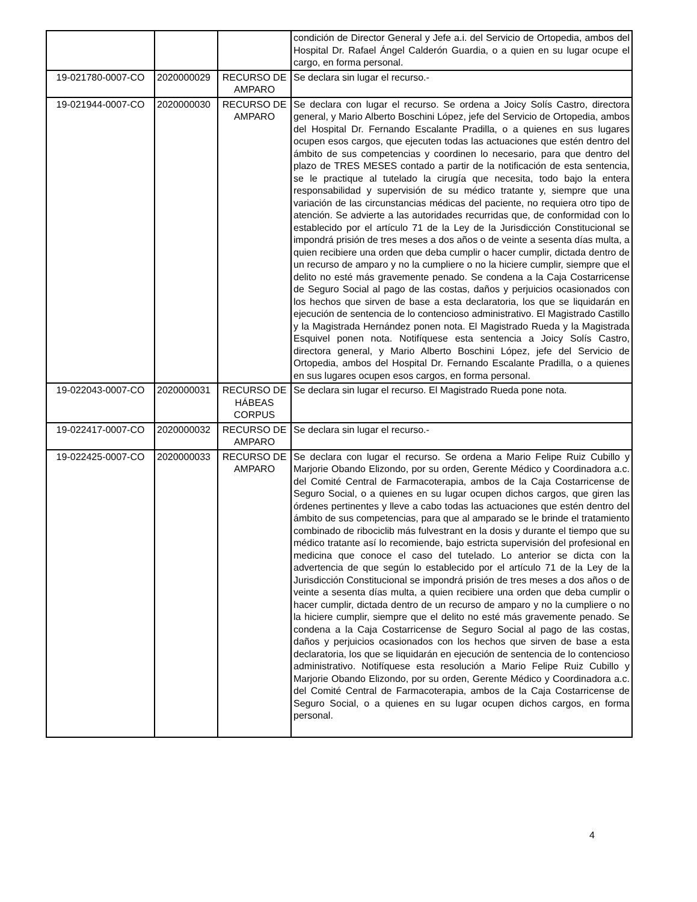| | | | condición de Director General y Jefe a.i. del Servicio de Ortopedia, ambos del Hospital Dr. Rafael Ángel Calderón Guardia, o a quien en su lugar ocupe el cargo, en forma personal. |
| 19-021780-0007-CO | 2020000029 | RECURSO DE AMPARO | Se declara sin lugar el recurso.- |
| 19-021944-0007-CO | 2020000030 | RECURSO DE AMPARO | Se declara con lugar el recurso. Se ordena a Joicy Solís Castro, directora general, y Mario Alberto Boschini López, jefe del Servicio de Ortopedia, ambos del Hospital Dr. Fernando Escalante Pradilla, o a quienes en sus lugares ocupen esos cargos, que ejecuten todas las actuaciones que estén dentro del ámbito de sus competencias y coordinen lo necesario, para que dentro del plazo de TRES MESES contado a partir de la notificación de esta sentencia, se le practique al tutelado la cirugía que necesita, todo bajo la entera responsabilidad y supervisión de su médico tratante y, siempre que una variación de las circunstancias médicas del paciente, no requiera otro tipo de atención. Se advierte a las autoridades recurridas que, de conformidad con lo establecido por el artículo 71 de la Ley de la Jurisdicción Constitucional se impondrá prisión de tres meses a dos años o de veinte a sesenta días multa, a quien recibiere una orden que deba cumplir o hacer cumplir, dictada dentro de un recurso de amparo y no la cumpliere o no la hiciere cumplir, siempre que el delito no esté más gravemente penado. Se condena a la Caja Costarricense de Seguro Social al pago de las costas, daños y perjuicios ocasionados con los hechos que sirven de base a esta declaratoria, los que se liquidarán en ejecución de sentencia de lo contencioso administrativo. El Magistrado Castillo y la Magistrada Hernández ponen nota. El Magistrado Rueda y la Magistrada Esquivel ponen nota. Notifíquese esta sentencia a Joicy Solís Castro, directora general, y Mario Alberto Boschini López, jefe del Servicio de Ortopedia, ambos del Hospital Dr. Fernando Escalante Pradilla, o a quienes en sus lugares ocupen esos cargos, en forma personal. |
| 19-022043-0007-CO | 2020000031 | RECURSO DE HÁBEAS CORPUS | Se declara sin lugar el recurso. El Magistrado Rueda pone nota. |
| 19-022417-0007-CO | 2020000032 | RECURSO DE AMPARO | Se declara sin lugar el recurso.- |
| 19-022425-0007-CO | 2020000033 | RECURSO DE AMPARO | Se declara con lugar el recurso. Se ordena a Mario Felipe Ruiz Cubillo y Marjorie Obando Elizondo, por su orden, Gerente Médico y Coordinadora a.c. del Comité Central de Farmacoterapia, ambos de la Caja Costarricense de Seguro Social, o a quienes en su lugar ocupen dichos cargos, que giren las órdenes pertinentes y lleve a cabo todas las actuaciones que estén dentro del ámbito de sus competencias, para que al amparado se le brinde el tratamiento combinado de ribociclib más fulvestrant en la dosis y durante el tiempo que su médico tratante así lo recomiende, bajo estricta supervisión del profesional en medicina que conoce el caso del tutelado. Lo anterior se dicta con la advertencia de que según lo establecido por el artículo 71 de la Ley de la Jurisdicción Constitucional se impondrá prisión de tres meses a dos años o de veinte a sesenta días multa, a quien recibiere una orden que deba cumplir o hacer cumplir, dictada dentro de un recurso de amparo y no la cumpliere o no la hiciere cumplir, siempre que el delito no esté más gravemente penado. Se condena a la Caja Costarricense de Seguro Social al pago de las costas, daños y perjuicios ocasionados con los hechos que sirven de base a esta declaratoria, los que se liquidarán en ejecución de sentencia de lo contencioso administrativo. Notifíquese esta resolución a Mario Felipe Ruiz Cubillo y Marjorie Obando Elizondo, por su orden, Gerente Médico y Coordinadora a.c. del Comité Central de Farmacoterapia, ambos de la Caja Costarricense de Seguro Social, o a quienes en su lugar ocupen dichos cargos, en forma personal. |
4